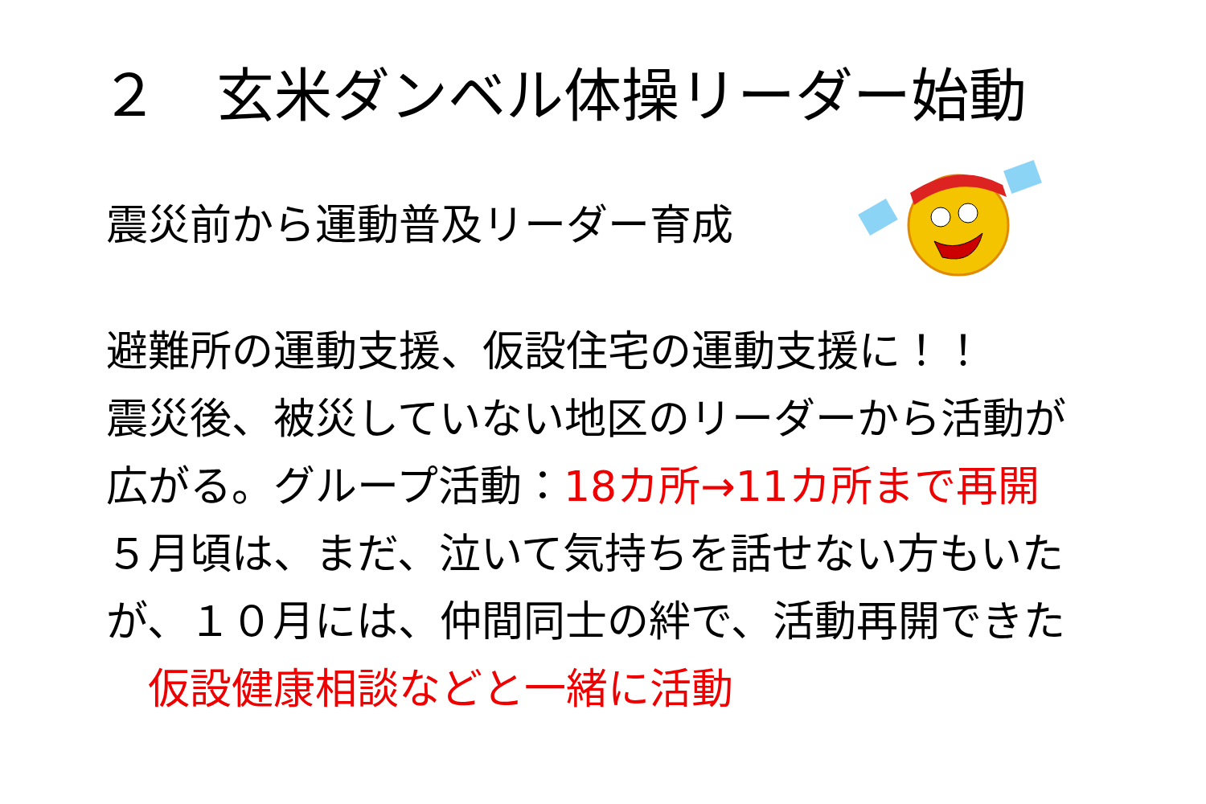２　玄米ダンベル体操リーダー始動
震災前から運動普及リーダー育成
避難所の運動支援、仮設住宅の運動支援に！！
震災後、被災していない地区のリーダーから活動が
広がる。グループ活動：18カ所→11カ所まで再開
５月頃は、まだ、泣いて気持ちを話せない方もいた
が、１０月には、仲間同士の絆で、活動再開できた
　仮設健康相談などと一緒に活動